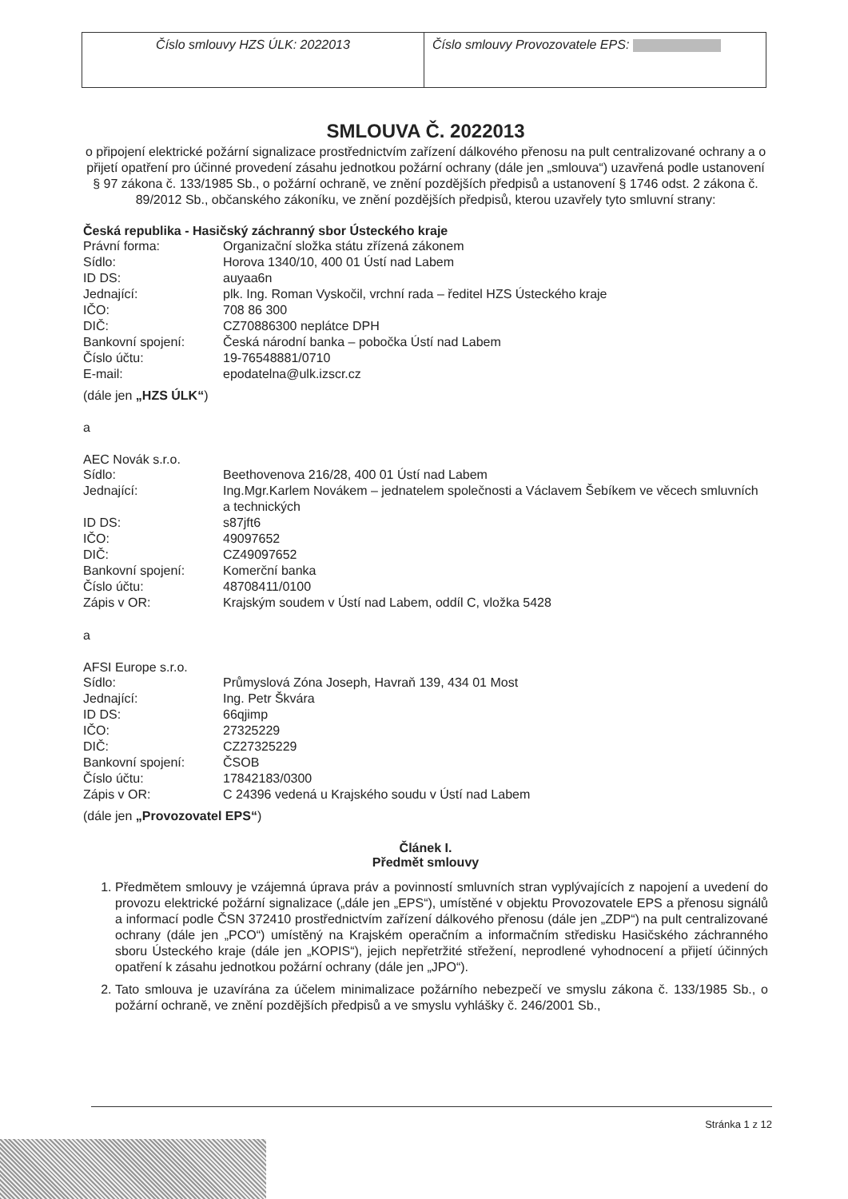Číslo smlouvy HZS ÚLK: 2022013 Číslo smlouvy Provozovatele EPS:
SMLOUVA Č. 2022013
o připojení elektrické požární signalizace prostřednictvím zařízení dálkového přenosu na pult centralizované ochrany a o přijetí opatření pro účinné provedení zásahu jednotkou požární ochrany (dále jen „smlouva“) uzavřená podle ustanovení § 97 zákona č. 133/1985 Sb., o požární ochraně, ve znění pozdějších předpisů a ustanovení § 1746 odst. 2 zákona č. 89/2012 Sb., občanského zákoníku, ve znění pozdějších předpisů, kterou uzavřely tyto smluvní strany:
Česká republika - Hasičský záchranný sbor Ústeckého kraje
| Právní forma: | Organizační složka státu zřízená zákonem |
| Sídlo: | Horova 1340/10, 400 01 Ústí nad Labem |
| ID DS: | auyaa6n |
| Jednající: | plk. Ing. Roman Vyskočil, vrchní rada – ředitel HZS Ústeckého kraje |
| IČO: | 708 86 300 |
| DIČ: | CZ70886300 neplátce DPH |
| Bankovní spojení: | Česká národní banka – pobočka Ústí nad Labem |
| Číslo účtu: | 19-76548881/0710 |
| E-mail: | epodatelna@ulk.izscr.cz |
(dále jen „HZS ÚLK“)
a
AEC Novák s.r.o.
| Sídlo: | Beethovenova 216/28, 400 01 Ústí nad Labem |
| Jednající: | Ing.Mgr.Karlem Novákem – jednatelem společnosti a Václavem Šebíkem ve věcech smluvních a technických |
| ID DS: | s87jft6 |
| IČO: | 49097652 |
| DIČ: | CZ49097652 |
| Bankovní spojení: | Komerční banka |
| Číslo účtu: | 48708411/0100 |
| Zápis v OR: | Krajským soudem v Ústí nad Labem, oddíl C, vložka 5428 |
a
AFSI Europe s.r.o.
| Sídlo: | Průmyslová Zóna Joseph, Havraň 139, 434 01 Most |
| Jednající: | Ing. Petr Škvára |
| ID DS: | 66qjimp |
| IČO: | 27325229 |
| DIČ: | CZ27325229 |
| Bankovní spojení: | ČSOB |
| Číslo účtu: | 17842183/0300 |
| Zápis v OR: | C 24396 vedená u Krajského soudu v Ústí nad Labem |
(dále jen „Provozovatel EPS“)
Článek I.
Předmět smlouvy
1. Předmětem smlouvy je vzájemná úprava práv a povinností smluvních stran vyplývajících z napojení a uvedení do provozu elektrické požární signalizace („dále jen „EPS“), umístěné v objektu Provozovatele EPS a přenosu signálů a informací podle ČSN 372410 prostřednictvím zařízení dálkového přenosu (dále jen „ZDP“) na pult centralizované ochrany (dále jen „PCO“) umístěný na Krajském operačním a informačním středisku Hasičského záchranného sboru Ústeckého kraje (dále jen „KOPIS“), jejich nepřetržité střežení, neprodlené vyhodnocení a přijetí účinných opatření k zásahu jednotkou požární ochrany (dále jen „JPO“).
2. Tato smlouva je uzavírána za účelem minimalizace požárního nebezpečí ve smyslu zákona č. 133/1985 Sb., o požární ochraně, ve znění pozdějších předpisů a ve smyslu vyhlášky č. 246/2001 Sb.,
Stránka 1 z 12